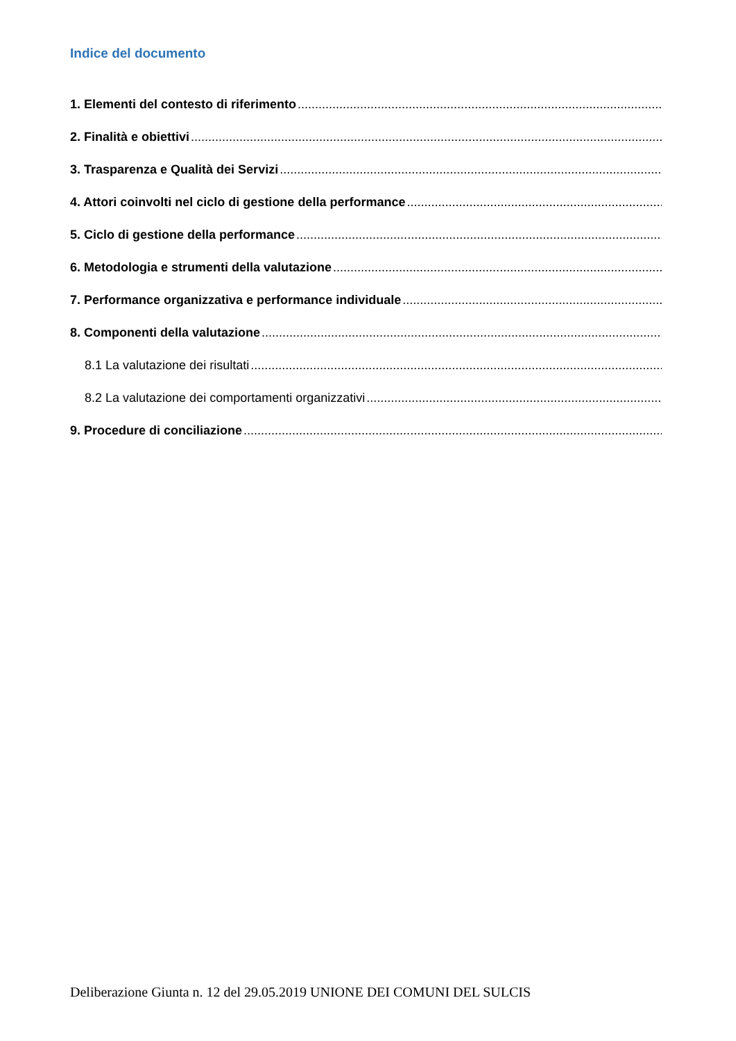Indice del documento
1. Elementi del contesto di riferimento............................................................................................................................................
2. Finalità e obiettivi............................................................................................................................................
3. Trasparenza e Qualità dei Servizi............................................................................................................................................
4. Attori coinvolti nel ciclo di gestione della performance............................................................................................................................................
5. Ciclo di gestione della performance............................................................................................................................................
6. Metodologia e strumenti della valutazione............................................................................................................................................
7. Performance organizzativa e performance individuale............................................................................................................................................
8. Componenti della valutazione............................................................................................................................................
8.1 La valutazione dei risultati............................................................................................................................................
8.2 La valutazione dei comportamenti organizzativi............................................................................................................................................
9. Procedure di conciliazione............................................................................................................................................
Deliberazione Giunta n. 12 del 29.05.2019 UNIONE DEI COMUNI DEL SULCIS